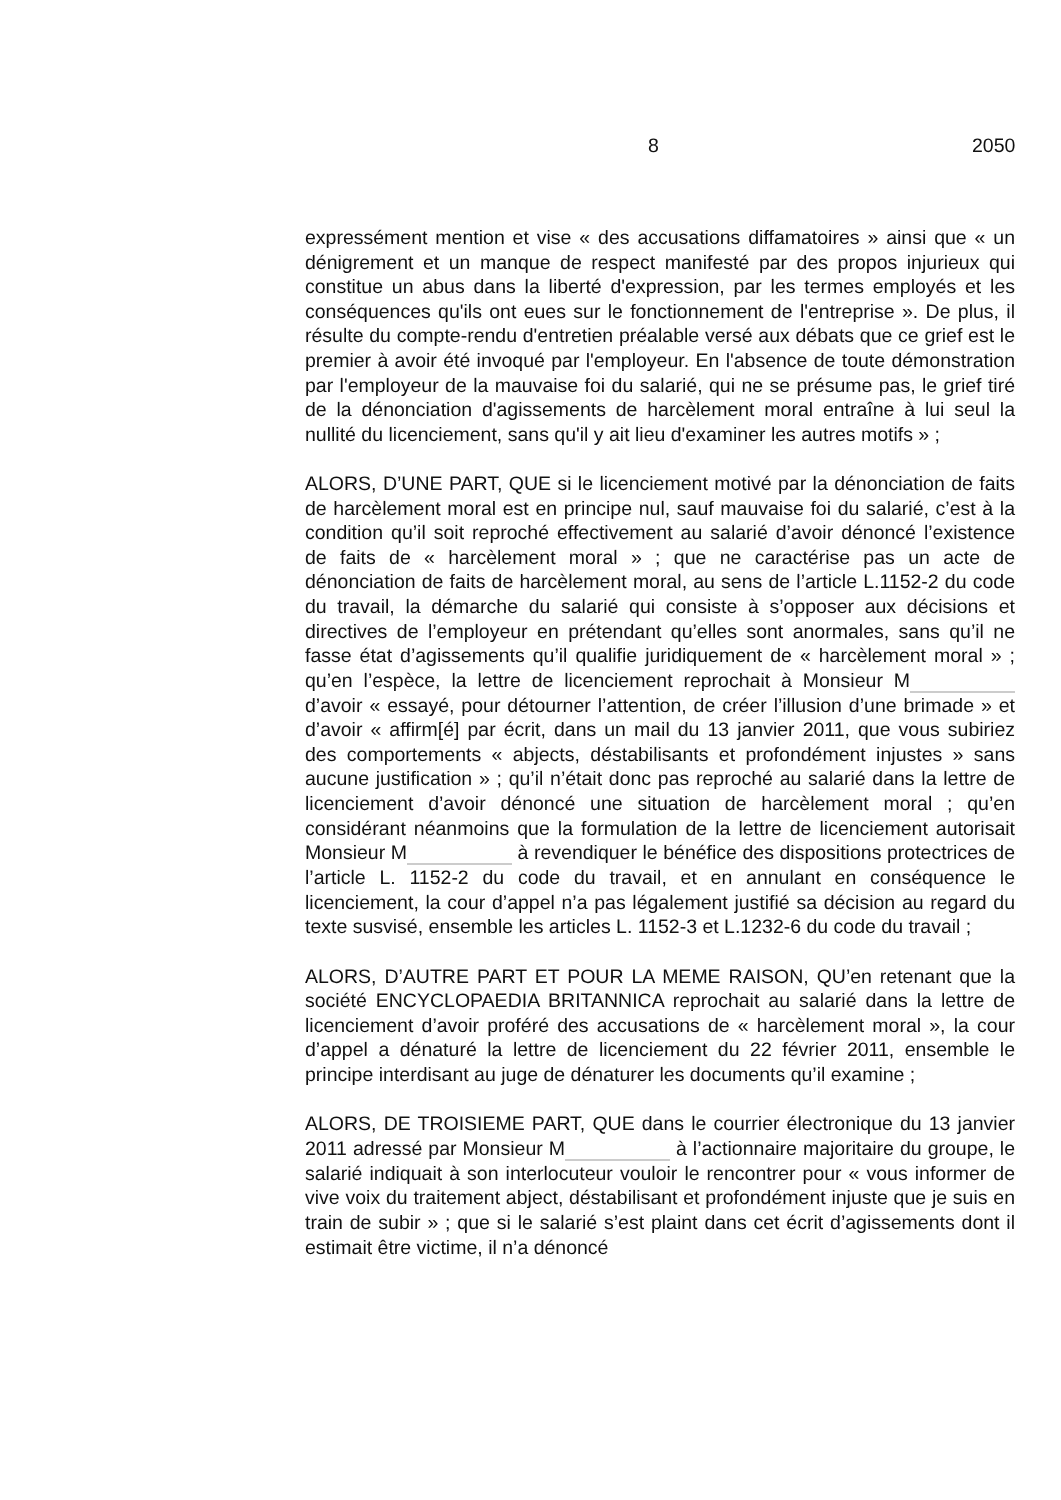8 2050
expressément mention et vise « des accusations diffamatoires » ainsi que « un dénigrement et un manque de respect manifesté par des propos injurieux qui constitue un abus dans la liberté d'expression, par les termes employés et les conséquences qu'ils ont eues sur le fonctionnement de l'entreprise ». De plus, il résulte du compte-rendu d'entretien préalable versé aux débats que ce grief est le premier à avoir été invoqué par l'employeur. En l'absence de toute démonstration par l'employeur de la mauvaise foi du salarié, qui ne se présume pas, le grief tiré de la dénonciation d'agissements de harcèlement moral entraîne à lui seul la nullité du licenciement, sans qu'il y ait lieu d'examiner les autres motifs » ;
ALORS, D’UNE PART, QUE si le licenciement motivé par la dénonciation de faits de harcèlement moral est en principe nul, sauf mauvaise foi du salarié, c’est à la condition qu’il soit reproché effectivement au salarié d’avoir dénoncé l’existence de faits de « harcèlement moral » ; que ne caractérise pas un acte de dénonciation de faits de harcèlement moral, au sens de l’article L.1152-2 du code du travail, la démarche du salarié qui consiste à s’opposer aux décisions et directives de l’employeur en prétendant qu’elles sont anormales, sans qu’il ne fasse état d’agissements qu’il qualifie juridiquement de « harcèlement moral » ; qu’en l’espèce, la lettre de licenciement reprochait à Monsieur M d’avoir « essayé, pour détourner l’attention, de créer l’illusion d’une brimade » et d’avoir « affirm[é] par écrit, dans un mail du 13 janvier 2011, que vous subiriez des comportements « abjects, déstabilisants et profondément injustes » sans aucune justification » ; qu’il n’était donc pas reproché au salarié dans la lettre de licenciement d’avoir dénoncé une situation de harcèlement moral ; qu’en considérant néanmoins que la formulation de la lettre de licenciement autorisait Monsieur M à revendiquer le bénéfice des dispositions protectrices de l’article L. 1152-2 du code du travail, et en annulant en conséquence le licenciement, la cour d’appel n’a pas légalement justifié sa décision au regard du texte susvisé, ensemble les articles L. 1152-3 et L.1232-6 du code du travail ;
ALORS, D’AUTRE PART ET POUR LA MEME RAISON, QU’en retenant que la société ENCYCLOPAEDIA BRITANNICA reprochait au salarié dans la lettre de licenciement d’avoir proféré des accusations de « harcèlement moral », la cour d’appel a dénaturé la lettre de licenciement du 22 février 2011, ensemble le principe interdisant au juge de dénaturer les documents qu’il examine ;
ALORS, DE TROISIEME PART, QUE dans le courrier électronique du 13 janvier 2011 adressé par Monsieur M à l’actionnaire majoritaire du groupe, le salarié indiquait à son interlocuteur vouloir le rencontrer pour « vous informer de vive voix du traitement abject, déstabilisant et profondément injuste que je suis en train de subir » ; que si le salarié s’est plaint dans cet écrit d’agissements dont il estimait être victime, il n’a dénoncé